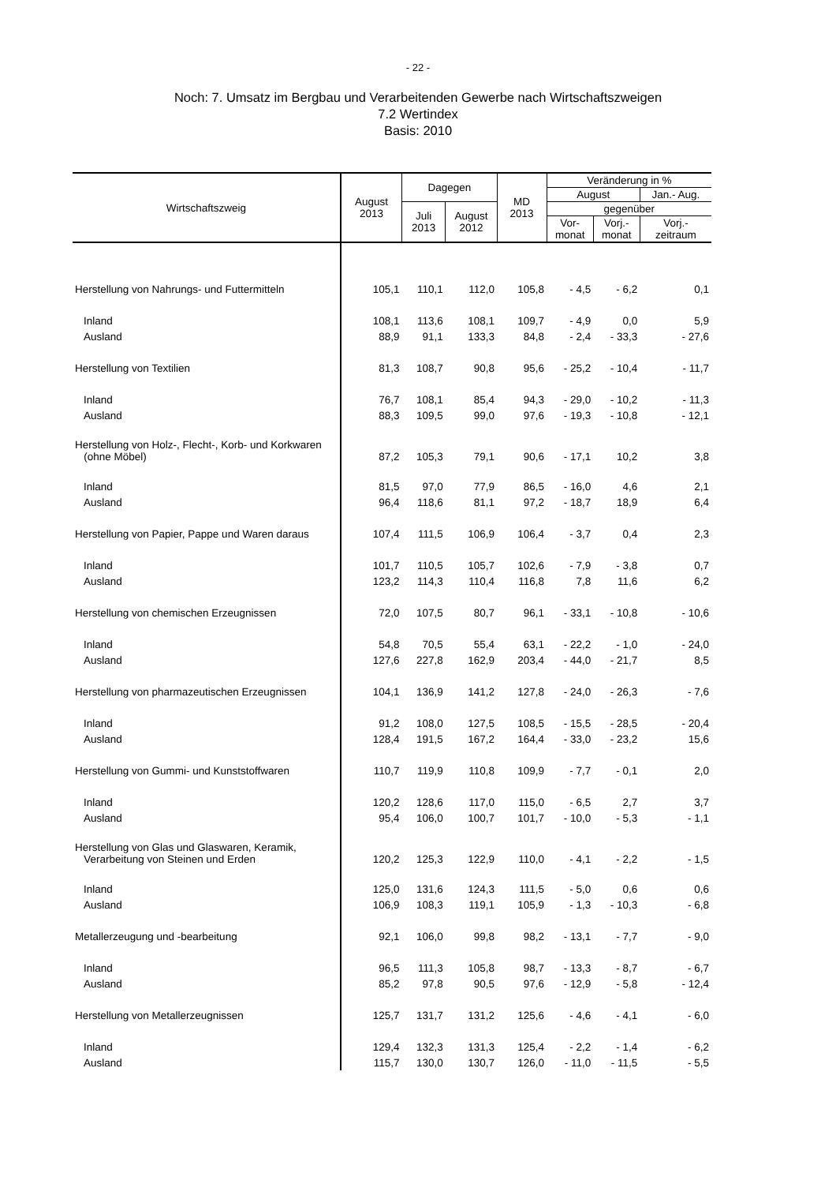- 22 -
Noch: 7. Umsatz im Bergbau und Verarbeitenden Gewerbe nach Wirtschaftszweigen
7.2 Wertindex
Basis: 2010
| Wirtschaftszweig | August 2013 | Dagegen | | MD 2013 | Veränderung in % | | |
| --- | --- | --- | --- | --- | --- | --- | --- |
| | | | | | August | | Jan.- Aug. |
| | | Juli 2013 | August 2012 | | gegenüber | | |
| | | | | | Vor- monat | Vorj.- monat | Vorj.- zeitraum |
| Herstellung von Nahrungs- und Futtermitteln | 105,1 | 110,1 | 112,0 | 105,8 | - 4,5 | - 6,2 | 0,1 |
| Inland | 108,1 | 113,6 | 108,1 | 109,7 | - 4,9 | 0,0 | 5,9 |
| Ausland | 88,9 | 91,1 | 133,3 | 84,8 | - 2,4 | - 33,3 | - 27,6 |
| Herstellung von Textilien | 81,3 | 108,7 | 90,8 | 95,6 | - 25,2 | - 10,4 | - 11,7 |
| Inland | 76,7 | 108,1 | 85,4 | 94,3 | - 29,0 | - 10,2 | - 11,3 |
| Ausland | 88,3 | 109,5 | 99,0 | 97,6 | - 19,3 | - 10,8 | - 12,1 |
| Herstellung von Holz-, Flecht-, Korb- und Korkwaren (ohne Möbel) | 87,2 | 105,3 | 79,1 | 90,6 | - 17,1 | 10,2 | 3,8 |
| Inland | 81,5 | 97,0 | 77,9 | 86,5 | - 16,0 | 4,6 | 2,1 |
| Ausland | 96,4 | 118,6 | 81,1 | 97,2 | - 18,7 | 18,9 | 6,4 |
| Herstellung von Papier, Pappe und Waren daraus | 107,4 | 111,5 | 106,9 | 106,4 | - 3,7 | 0,4 | 2,3 |
| Inland | 101,7 | 110,5 | 105,7 | 102,6 | - 7,9 | - 3,8 | 0,7 |
| Ausland | 123,2 | 114,3 | 110,4 | 116,8 | 7,8 | 11,6 | 6,2 |
| Herstellung von chemischen Erzeugnissen | 72,0 | 107,5 | 80,7 | 96,1 | - 33,1 | - 10,8 | - 10,6 |
| Inland | 54,8 | 70,5 | 55,4 | 63,1 | - 22,2 | - 1,0 | - 24,0 |
| Ausland | 127,6 | 227,8 | 162,9 | 203,4 | - 44,0 | - 21,7 | 8,5 |
| Herstellung von pharmazeutischen Erzeugnissen | 104,1 | 136,9 | 141,2 | 127,8 | - 24,0 | - 26,3 | - 7,6 |
| Inland | 91,2 | 108,0 | 127,5 | 108,5 | - 15,5 | - 28,5 | - 20,4 |
| Ausland | 128,4 | 191,5 | 167,2 | 164,4 | - 33,0 | - 23,2 | 15,6 |
| Herstellung von Gummi- und Kunststoffwaren | 110,7 | 119,9 | 110,8 | 109,9 | - 7,7 | - 0,1 | 2,0 |
| Inland | 120,2 | 128,6 | 117,0 | 115,0 | - 6,5 | 2,7 | 3,7 |
| Ausland | 95,4 | 106,0 | 100,7 | 101,7 | - 10,0 | - 5,3 | - 1,1 |
| Herstellung von Glas und Glaswaren, Keramik, Verarbeitung von Steinen und Erden | 120,2 | 125,3 | 122,9 | 110,0 | - 4,1 | - 2,2 | - 1,5 |
| Inland | 125,0 | 131,6 | 124,3 | 111,5 | - 5,0 | 0,6 | 0,6 |
| Ausland | 106,9 | 108,3 | 119,1 | 105,9 | - 1,3 | - 10,3 | - 6,8 |
| Metallerzeugung und -bearbeitung | 92,1 | 106,0 | 99,8 | 98,2 | - 13,1 | - 7,7 | - 9,0 |
| Inland | 96,5 | 111,3 | 105,8 | 98,7 | - 13,3 | - 8,7 | - 6,7 |
| Ausland | 85,2 | 97,8 | 90,5 | 97,6 | - 12,9 | - 5,8 | - 12,4 |
| Herstellung von Metallerzeugnissen | 125,7 | 131,7 | 131,2 | 125,6 | - 4,6 | - 4,1 | - 6,0 |
| Inland | 129,4 | 132,3 | 131,3 | 125,4 | - 2,2 | - 1,4 | - 6,2 |
| Ausland | 115,7 | 130,0 | 130,7 | 126,0 | - 11,0 | - 11,5 | - 5,5 |